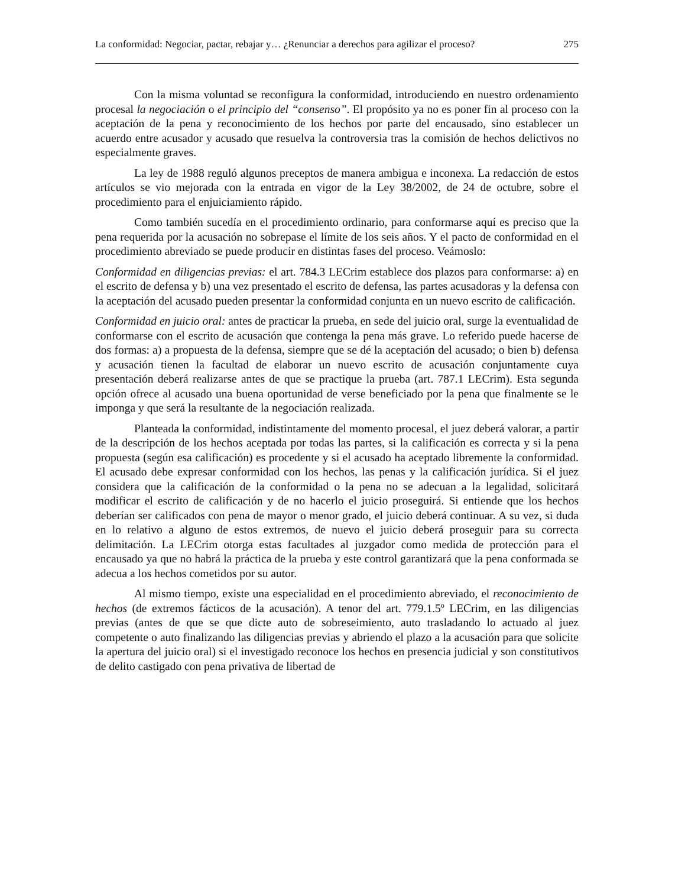La conformidad: Negociar, pactar, rebajar y… ¿Renunciar a derechos para agilizar el proceso? 275
Con la misma voluntad se reconfigura la conformidad, introduciendo en nuestro ordenamiento procesal la negociación o el principio del “consenso”. El propósito ya no es poner fin al proceso con la aceptación de la pena y reconocimiento de los hechos por parte del encausado, sino establecer un acuerdo entre acusador y acusado que resuelva la controversia tras la comisión de hechos delictivos no especialmente graves.
La ley de 1988 reguló algunos preceptos de manera ambigua e inconexa. La redacción de estos artículos se vio mejorada con la entrada en vigor de la Ley 38/2002, de 24 de octubre, sobre el procedimiento para el enjuiciamiento rápido.
Como también sucedía en el procedimiento ordinario, para conformarse aquí es preciso que la pena requerida por la acusación no sobrepase el límite de los seis años. Y el pacto de conformidad en el procedimiento abreviado se puede producir en distintas fases del proceso. Veámoslo:
Conformidad en diligencias previas: el art. 784.3 LECrim establece dos plazos para conformarse: a) en el escrito de defensa y b) una vez presentado el escrito de defensa, las partes acusadoras y la defensa con la aceptación del acusado pueden presentar la conformidad conjunta en un nuevo escrito de calificación.
Conformidad en juicio oral: antes de practicar la prueba, en sede del juicio oral, surge la eventualidad de conformarse con el escrito de acusación que contenga la pena más grave. Lo referido puede hacerse de dos formas: a) a propuesta de la defensa, siempre que se dé la aceptación del acusado; o bien b) defensa y acusación tienen la facultad de elaborar un nuevo escrito de acusación conjuntamente cuya presentación deberá realizarse antes de que se practique la prueba (art. 787.1 LECrim). Esta segunda opción ofrece al acusado una buena oportunidad de verse beneficiado por la pena que finalmente se le imponga y que será la resultante de la negociación realizada.
Planteada la conformidad, indistintamente del momento procesal, el juez deberá valorar, a partir de la descripción de los hechos aceptada por todas las partes, si la calificación es correcta y si la pena propuesta (según esa calificación) es procedente y si el acusado ha aceptado libremente la conformidad. El acusado debe expresar conformidad con los hechos, las penas y la calificación jurídica. Si el juez considera que la calificación de la conformidad o la pena no se adecuan a la legalidad, solicitará modificar el escrito de calificación y de no hacerlo el juicio proseguirá. Si entiende que los hechos deberían ser calificados con pena de mayor o menor grado, el juicio deberá continuar. A su vez, si duda en lo relativo a alguno de estos extremos, de nuevo el juicio deberá proseguir para su correcta delimitación. La LECrim otorga estas facultades al juzgador como medida de protección para el encausado ya que no habrá la práctica de la prueba y este control garantizará que la pena conformada se adecua a los hechos cometidos por su autor.
Al mismo tiempo, existe una especialidad en el procedimiento abreviado, el reconocimiento de hechos (de extremos fácticos de la acusación). A tenor del art. 779.1.5º LECrim, en las diligencias previas (antes de que se que dicte auto de sobreseimiento, auto trasladando lo actuado al juez competente o auto finalizando las diligencias previas y abriendo el plazo a la acusación para que solicite la apertura del juicio oral) si el investigado reconoce los hechos en presencia judicial y son constitutivos de delito castigado con pena privativa de libertad de